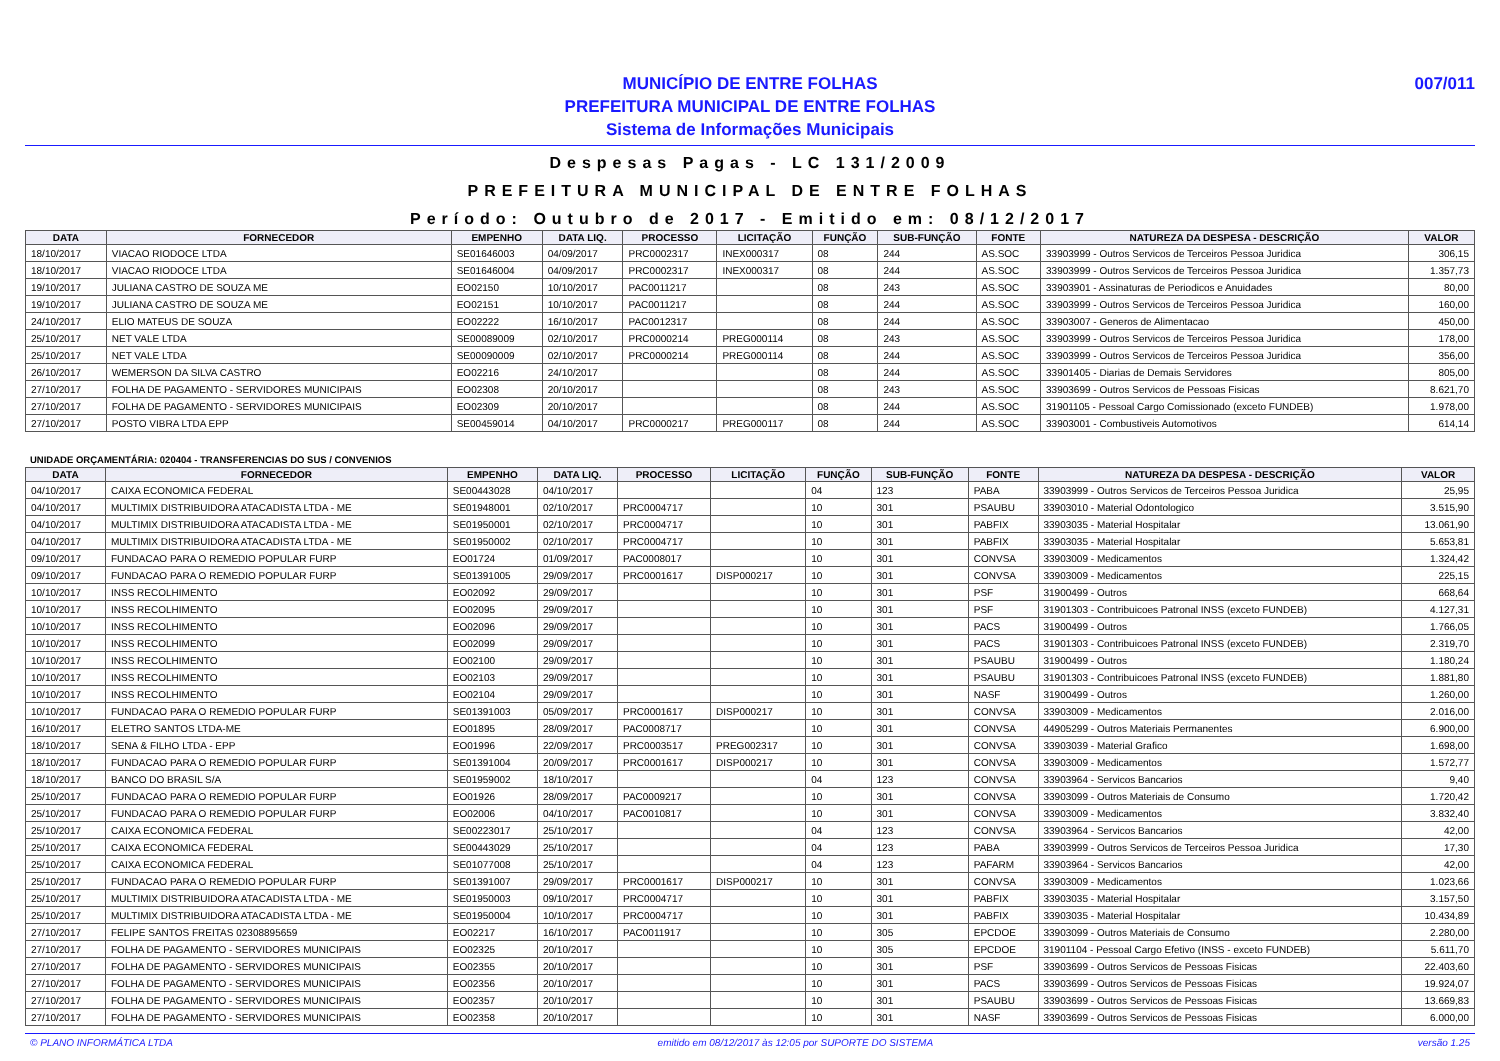MUNICÍPIO DE ENTRE FOLHAS
PREFEITURA MUNICIPAL DE ENTRE FOLHAS
Sistema de Informações Municipais
007/011
Despesas Pagas - LC 131/2009
PREFEITURA MUNICIPAL DE ENTRE FOLHAS
Período: Outubro de 2017 - Emitido em: 08/12/2017
| DATA | FORNECEDOR | EMPENHO | DATA LIQ. | PROCESSO | LICITAÇÃO | FUNÇÃO | SUB-FUNÇÃO | FONTE | NATUREZA DA DESPESA - DESCRIÇÃO | VALOR |
| --- | --- | --- | --- | --- | --- | --- | --- | --- | --- | --- |
| 18/10/2017 | VIACAO RIODOCE LTDA | SE01646003 | 04/09/2017 | PRC0002317 | INEX000317 | 08 | 244 | AS.SOC | 33903999 - Outros Servicos de Terceiros Pessoa Juridica | 306,15 |
| 18/10/2017 | VIACAO RIODOCE LTDA | SE01646004 | 04/09/2017 | PRC0002317 | INEX000317 | 08 | 244 | AS.SOC | 33903999 - Outros Servicos de Terceiros Pessoa Juridica | 1.357,73 |
| 19/10/2017 | JULIANA CASTRO DE SOUZA ME | EO02150 | 10/10/2017 | PAC0011217 | | 08 | 243 | AS.SOC | 33903901 - Assinaturas de Periodicos e Anuidades | 80,00 |
| 19/10/2017 | JULIANA CASTRO DE SOUZA ME | EO02151 | 10/10/2017 | PAC0011217 | | 08 | 244 | AS.SOC | 33903999 - Outros Servicos de Terceiros Pessoa Juridica | 160,00 |
| 24/10/2017 | ELIO MATEUS DE SOUZA | EO02222 | 16/10/2017 | PAC0012317 | | 08 | 244 | AS.SOC | 33903007 - Generos de Alimentacao | 450,00 |
| 25/10/2017 | NET VALE LTDA | SE00089009 | 02/10/2017 | PRC0000214 | PREG000114 | 08 | 243 | AS.SOC | 33903999 - Outros Servicos de Terceiros Pessoa Juridica | 178,00 |
| 25/10/2017 | NET VALE LTDA | SE00090009 | 02/10/2017 | PRC0000214 | PREG000114 | 08 | 244 | AS.SOC | 33903999 - Outros Servicos de Terceiros Pessoa Juridica | 356,00 |
| 26/10/2017 | WEMERSON DA SILVA CASTRO | EO02216 | 24/10/2017 | | | 08 | 244 | AS.SOC | 33901405 - Diarias de Demais Servidores | 805,00 |
| 27/10/2017 | FOLHA DE PAGAMENTO - SERVIDORES MUNICIPAIS | EO02308 | 20/10/2017 | | | 08 | 243 | AS.SOC | 33903699 - Outros Servicos de Pessoas Fisicas | 8.621,70 |
| 27/10/2017 | FOLHA DE PAGAMENTO - SERVIDORES MUNICIPAIS | EO02309 | 20/10/2017 | | | 08 | 244 | AS.SOC | 31901105 - Pessoal Cargo Comissionado (exceto FUNDEB) | 1.978,00 |
| 27/10/2017 | POSTO VIBRA LTDA EPP | SE00459014 | 04/10/2017 | PRC0000217 | PREG000117 | 08 | 244 | AS.SOC | 33903001 - Combustiveis Automotivos | 614,14 |
UNIDADE ORÇAMENTÁRIA: 020404 - TRANSFERENCIAS DO SUS / CONVENIOS
| DATA | FORNECEDOR | EMPENHO | DATA LIQ. | PROCESSO | LICITAÇÃO | FUNÇÃO | SUB-FUNÇÃO | FONTE | NATUREZA DA DESPESA - DESCRIÇÃO | VALOR |
| --- | --- | --- | --- | --- | --- | --- | --- | --- | --- | --- |
| 04/10/2017 | CAIXA ECONOMICA FEDERAL | SE00443028 | 04/10/2017 | | | 04 | 123 | PABA | 33903999 - Outros Servicos de Terceiros Pessoa Juridica | 25,95 |
| 04/10/2017 | MULTIMIX DISTRIBUIDORA ATACADISTA LTDA - ME | SE01948001 | 02/10/2017 | PRC0004717 | | 10 | 301 | PSAUBU | 33903010 - Material Odontologico | 3.515,90 |
| 04/10/2017 | MULTIMIX DISTRIBUIDORA ATACADISTA LTDA - ME | SE01950001 | 02/10/2017 | PRC0004717 | | 10 | 301 | PABFIX | 33903035 - Material Hospitalar | 13.061,90 |
| 04/10/2017 | MULTIMIX DISTRIBUIDORA ATACADISTA LTDA - ME | SE01950002 | 02/10/2017 | PRC0004717 | | 10 | 301 | PABFIX | 33903035 - Material Hospitalar | 5.653,81 |
| 09/10/2017 | FUNDACAO PARA O REMEDIO POPULAR FURP | EO01724 | 01/09/2017 | PAC0008017 | | 10 | 301 | CONVSA | 33903009 - Medicamentos | 1.324,42 |
| 09/10/2017 | FUNDACAO PARA O REMEDIO POPULAR FURP | SE01391005 | 29/09/2017 | PRC0001617 | DISP000217 | 10 | 301 | CONVSA | 33903009 - Medicamentos | 225,15 |
| 10/10/2017 | INSS RECOLHIMENTO | EO02092 | 29/09/2017 | | | 10 | 301 | PSF | 31900499 - Outros | 668,64 |
| 10/10/2017 | INSS RECOLHIMENTO | EO02095 | 29/09/2017 | | | 10 | 301 | PSF | 31901303 - Contribuicoes Patronal INSS (exceto FUNDEB) | 4.127,31 |
| 10/10/2017 | INSS RECOLHIMENTO | EO02096 | 29/09/2017 | | | 10 | 301 | PACS | 31900499 - Outros | 1.766,05 |
| 10/10/2017 | INSS RECOLHIMENTO | EO02099 | 29/09/2017 | | | 10 | 301 | PACS | 31901303 - Contribuicoes Patronal INSS (exceto FUNDEB) | 2.319,70 |
| 10/10/2017 | INSS RECOLHIMENTO | EO02100 | 29/09/2017 | | | 10 | 301 | PSAUBU | 31900499 - Outros | 1.180,24 |
| 10/10/2017 | INSS RECOLHIMENTO | EO02103 | 29/09/2017 | | | 10 | 301 | PSAUBU | 31901303 - Contribuicoes Patronal INSS (exceto FUNDEB) | 1.881,80 |
| 10/10/2017 | INSS RECOLHIMENTO | EO02104 | 29/09/2017 | | | 10 | 301 | NASF | 31900499 - Outros | 1.260,00 |
| 10/10/2017 | FUNDACAO PARA O REMEDIO POPULAR FURP | SE01391003 | 05/09/2017 | PRC0001617 | DISP000217 | 10 | 301 | CONVSA | 33903009 - Medicamentos | 2.016,00 |
| 16/10/2017 | ELETRO SANTOS LTDA-ME | EO01895 | 28/09/2017 | PAC0008717 | | 10 | 301 | CONVSA | 44905299 - Outros Materiais Permanentes | 6.900,00 |
| 18/10/2017 | SENA & FILHO LTDA - EPP | EO01996 | 22/09/2017 | PRC0003517 | PREG002317 | 10 | 301 | CONVSA | 33903039 - Material Grafico | 1.698,00 |
| 18/10/2017 | FUNDACAO PARA O REMEDIO POPULAR FURP | SE01391004 | 20/09/2017 | PRC0001617 | DISP000217 | 10 | 301 | CONVSA | 33903009 - Medicamentos | 1.572,77 |
| 18/10/2017 | BANCO DO BRASIL S/A | SE01959002 | 18/10/2017 | | | 04 | 123 | CONVSA | 33903964 - Servicos Bancarios | 9,40 |
| 25/10/2017 | FUNDACAO PARA O REMEDIO POPULAR FURP | EO01926 | 28/09/2017 | PAC0009217 | | 10 | 301 | CONVSA | 33903099 - Outros Materiais de Consumo | 1.720,42 |
| 25/10/2017 | FUNDACAO PARA O REMEDIO POPULAR FURP | EO02006 | 04/10/2017 | PAC0010817 | | 10 | 301 | CONVSA | 33903009 - Medicamentos | 3.832,40 |
| 25/10/2017 | CAIXA ECONOMICA FEDERAL | SE00223017 | 25/10/2017 | | | 04 | 123 | CONVSA | 33903964 - Servicos Bancarios | 42,00 |
| 25/10/2017 | CAIXA ECONOMICA FEDERAL | SE00443029 | 25/10/2017 | | | 04 | 123 | PABA | 33903999 - Outros Servicos de Terceiros Pessoa Juridica | 17,30 |
| 25/10/2017 | CAIXA ECONOMICA FEDERAL | SE01077008 | 25/10/2017 | | | 04 | 123 | PAFARM | 33903964 - Servicos Bancarios | 42,00 |
| 25/10/2017 | FUNDACAO PARA O REMEDIO POPULAR FURP | SE01391007 | 29/09/2017 | PRC0001617 | DISP000217 | 10 | 301 | CONVSA | 33903009 - Medicamentos | 1.023,66 |
| 25/10/2017 | MULTIMIX DISTRIBUIDORA ATACADISTA LTDA - ME | SE01950003 | 09/10/2017 | PRC0004717 | | 10 | 301 | PABFIX | 33903035 - Material Hospitalar | 3.157,50 |
| 25/10/2017 | MULTIMIX DISTRIBUIDORA ATACADISTA LTDA - ME | SE01950004 | 10/10/2017 | PRC0004717 | | 10 | 301 | PABFIX | 33903035 - Material Hospitalar | 10.434,89 |
| 27/10/2017 | FELIPE SANTOS FREITAS 02308895659 | EO02217 | 16/10/2017 | PAC0011917 | | 10 | 305 | EPCDOE | 33903099 - Outros Materiais de Consumo | 2.280,00 |
| 27/10/2017 | FOLHA DE PAGAMENTO - SERVIDORES MUNICIPAIS | EO02325 | 20/10/2017 | | | 10 | 305 | EPCDOE | 31901104 - Pessoal Cargo Efetivo (INSS - exceto FUNDEB) | 5.611,70 |
| 27/10/2017 | FOLHA DE PAGAMENTO - SERVIDORES MUNICIPAIS | EO02355 | 20/10/2017 | | | 10 | 301 | PSF | 33903699 - Outros Servicos de Pessoas Fisicas | 22.403,60 |
| 27/10/2017 | FOLHA DE PAGAMENTO - SERVIDORES MUNICIPAIS | EO02356 | 20/10/2017 | | | 10 | 301 | PACS | 33903699 - Outros Servicos de Pessoas Fisicas | 19.924,07 |
| 27/10/2017 | FOLHA DE PAGAMENTO - SERVIDORES MUNICIPAIS | EO02357 | 20/10/2017 | | | 10 | 301 | PSAUBU | 33903699 - Outros Servicos de Pessoas Fisicas | 13.669,83 |
| 27/10/2017 | FOLHA DE PAGAMENTO - SERVIDORES MUNICIPAIS | EO02358 | 20/10/2017 | | | 10 | 301 | NASF | 33903699 - Outros Servicos de Pessoas Fisicas | 6.000,00 |
© PLANO INFORMÁTICA LTDA emitido em 08/12/2017 às 12:05 por SUPORTE DO SISTEMA versão 1.25